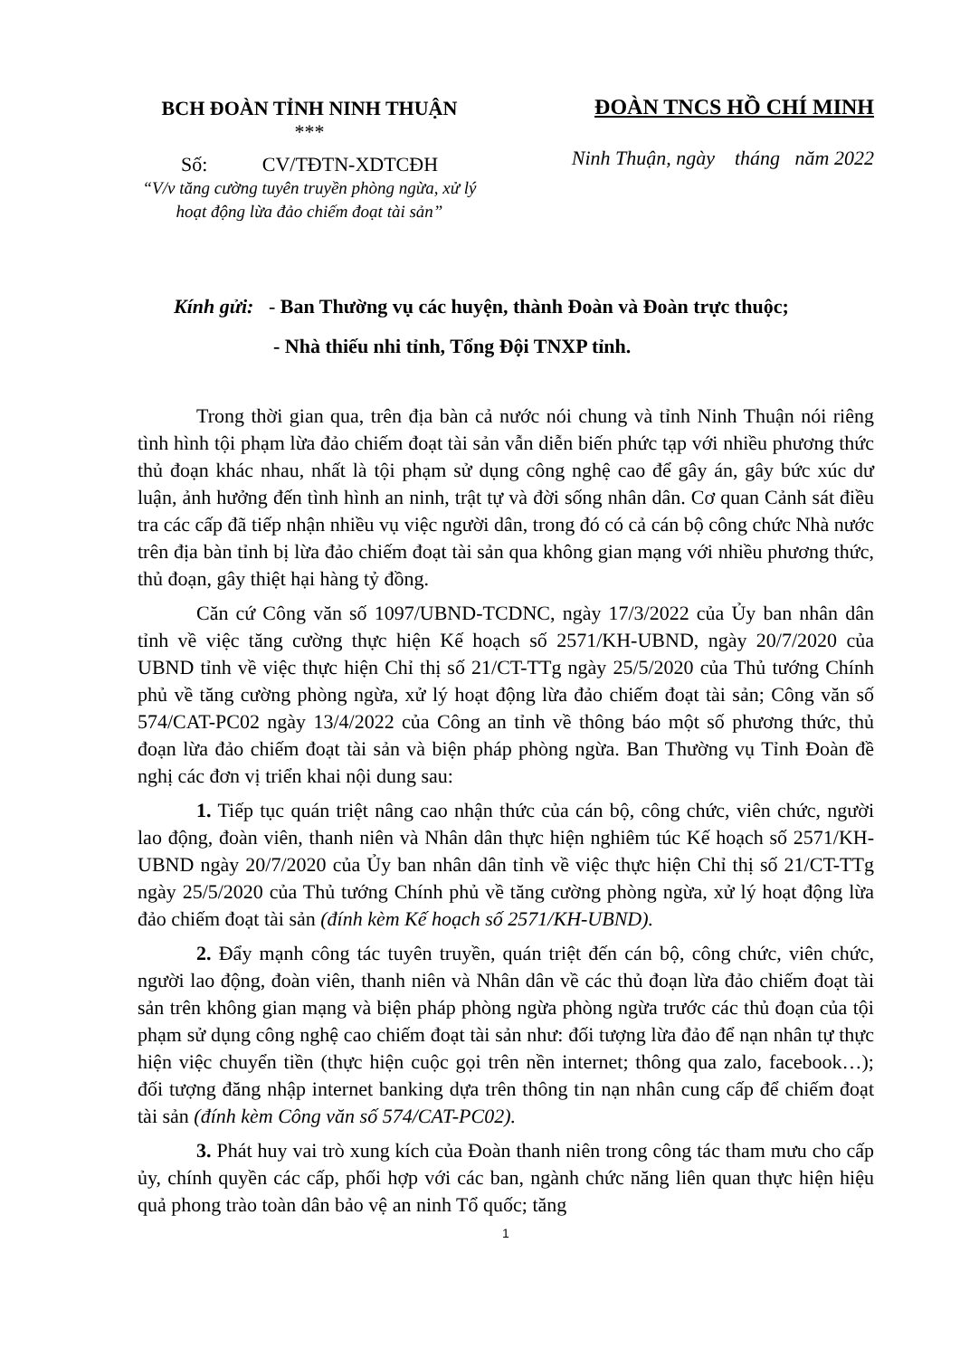BCH ĐOÀN TỈNH NINH THUẬN
***
Số: CV/TĐTN-XDTCĐH
“V/v tăng cường tuyên truyền phòng ngừa, xử lý hoạt động lừa đảo chiếm đoạt tài sản”
ĐOÀN TNCS HỒ CHÍ MINH
Ninh Thuận, ngày tháng năm 2022
Kính gửi: - Ban Thường vụ các huyện, thành Đoàn và Đoàn trực thuộc;
- Nhà thiếu nhi tỉnh, Tổng Đội TNXP tỉnh.
Trong thời gian qua, trên địa bàn cả nước nói chung và tỉnh Ninh Thuận nói riêng tình hình tội phạm lừa đảo chiếm đoạt tài sản vẫn diễn biến phức tạp với nhiều phương thức thủ đoạn khác nhau, nhất là tội phạm sử dụng công nghệ cao để gây án, gây bức xúc dư luận, ảnh hưởng đến tình hình an ninh, trật tự và đời sống nhân dân. Cơ quan Cảnh sát điều tra các cấp đã tiếp nhận nhiều vụ việc người dân, trong đó có cả cán bộ công chức Nhà nước trên địa bàn tỉnh bị lừa đảo chiếm đoạt tài sản qua không gian mạng với nhiều phương thức, thủ đoạn, gây thiệt hại hàng tỷ đồng.
Căn cứ Công văn số 1097/UBND-TCDNC, ngày 17/3/2022 của Ủy ban nhân dân tỉnh về việc tăng cường thực hiện Kế hoạch số 2571/KH-UBND, ngày 20/7/2020 của UBND tỉnh về việc thực hiện Chỉ thị số 21/CT-TTg ngày 25/5/2020 của Thủ tướng Chính phủ về tăng cường phòng ngừa, xử lý hoạt động lừa đảo chiếm đoạt tài sản; Công văn số 574/CAT-PC02 ngày 13/4/2022 của Công an tỉnh về thông báo một số phương thức, thủ đoạn lừa đảo chiếm đoạt tài sản và biện pháp phòng ngừa. Ban Thường vụ Tỉnh Đoàn đề nghị các đơn vị triển khai nội dung sau:
1. Tiếp tục quán triệt nâng cao nhận thức của cán bộ, công chức, viên chức, người lao động, đoàn viên, thanh niên và Nhân dân thực hiện nghiêm túc Kế hoạch số 2571/KH-UBND ngày 20/7/2020 của Ủy ban nhân dân tỉnh về việc thực hiện Chỉ thị số 21/CT-TTg ngày 25/5/2020 của Thủ tướng Chính phủ về tăng cường phòng ngừa, xử lý hoạt động lừa đảo chiếm đoạt tài sản (đính kèm Kế hoạch số 2571/KH-UBND).
2. Đẩy mạnh công tác tuyên truyền, quán triệt đến cán bộ, công chức, viên chức, người lao động, đoàn viên, thanh niên và Nhân dân về các thủ đoạn lừa đảo chiếm đoạt tài sản trên không gian mạng và biện pháp phòng ngừa phòng ngừa trước các thủ đoạn của tội phạm sử dụng công nghệ cao chiếm đoạt tài sản như: đối tượng lừa đảo để nạn nhân tự thực hiện việc chuyển tiền (thực hiện cuộc gọi trên nền internet; thông qua zalo, facebook…); đối tượng đăng nhập internet banking dựa trên thông tin nạn nhân cung cấp để chiếm đoạt tài sản (đính kèm Công văn số 574/CAT-PC02).
3. Phát huy vai trò xung kích của Đoàn thanh niên trong công tác tham mưu cho cấp ủy, chính quyền các cấp, phối hợp với các ban, ngành chức năng liên quan thực hiện hiệu quả phong trào toàn dân bảo vệ an ninh Tổ quốc; tăng
1